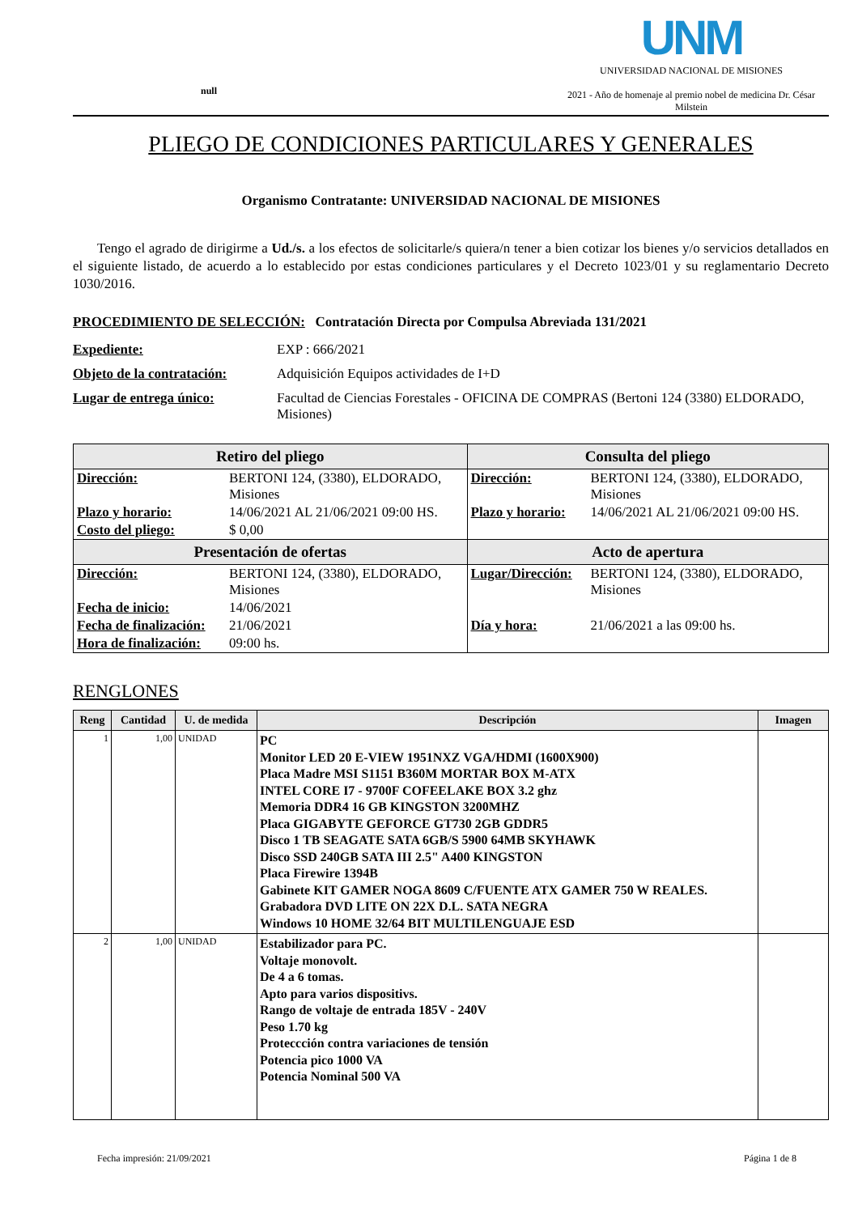null
UNM
UNIVERSIDAD NACIONAL DE MISIONES
2021 - Año de homenaje al premio nobel de medicina Dr. César Milstein
PLIEGO DE CONDICIONES PARTICULARES Y GENERALES
Organismo Contratante: UNIVERSIDAD NACIONAL DE MISIONES
Tengo el agrado de dirigirme a Ud./s. a los efectos de solicitarle/s quiera/n tener a bien cotizar los bienes y/o servicios detallados en el siguiente listado, de acuerdo a lo establecido por estas condiciones particulares y el Decreto 1023/01 y su reglamentario Decreto 1030/2016.
PROCEDIMIENTO DE SELECCIÓN: Contratación Directa por Compulsa Abreviada 131/2021
Expediente: EXP : 666/2021
Objeto de la contratación:
Adquisición Equipos actividades de I+D
Lugar de entrega único: Facultad de Ciencias Forestales - OFICINA DE COMPRAS (Bertoni 124 (3380) ELDORADO, Misiones)
| Retiro del pliego | | Consulta del pliego | |
| --- | --- | --- | --- |
| Dirección: | BERTONI 124, (3380), ELDORADO, Misiones | Dirección: | BERTONI 124, (3380), ELDORADO, Misiones |
| Plazo y horario: | 14/06/2021 AL 21/06/2021 09:00 HS. | Plazo y horario: | 14/06/2021 AL 21/06/2021 09:00 HS. |
| Costo del pliego: | $ 0,00 | | |
| Presentación de ofertas | | Acto de apertura | |
| Dirección: | BERTONI 124, (3380), ELDORADO, Misiones | Lugar/Dirección: | BERTONI 124, (3380), ELDORADO, Misiones |
| Fecha de inicio: | 14/06/2021 | | |
| Fecha de finalización: | 21/06/2021 | Día y hora: | 21/06/2021 a las 09:00 hs. |
| Hora de finalización: | 09:00 hs. | | |
RENGLONES
| Reng | Cantidad | U. de medida | Descripción | Imagen |
| --- | --- | --- | --- | --- |
| 1 | 1,00 | UNIDAD | PC Monitor LED 20 E-VIEW 1951NXZ VGA/HDMI (1600X900) Placa Madre MSI S1151 B360M MORTAR BOX M-ATX INTEL CORE I7 - 9700F COFEELAKE BOX 3.2 ghz Memoria DDR4 16 GB KINGSTON 3200MHZ Placa GIGABYTE GEFORCE GT730 2GB GDDR5 Disco 1 TB SEAGATE SATA 6GB/S 5900 64MB SKYHAWK Disco SSD 240GB SATA III 2.5" A400 KINGSTON Placa Firewire 1394B Gabinete KIT GAMER NOGA 8609 C/FUENTE ATX GAMER 750 W REALES. Grabadora DVD LITE ON 22X D.L. SATA NEGRA Windows 10 HOME 32/64 BIT MULTILENGUAJE ESD | |
| 2 | 1,00 | UNIDAD | Estabilizador para PC. Voltaje monovolt. De 4 a 6 tomas. Apto para varios dispositivs. Rango de voltaje de entrada 185V - 240V Peso 1.70 kg Protecc­ción contra variaciones de tensión Potencia pico 1000 VA Potencia Nominal 500 VA | |
Fecha impresión: 21/09/2021 Página 1 de 8